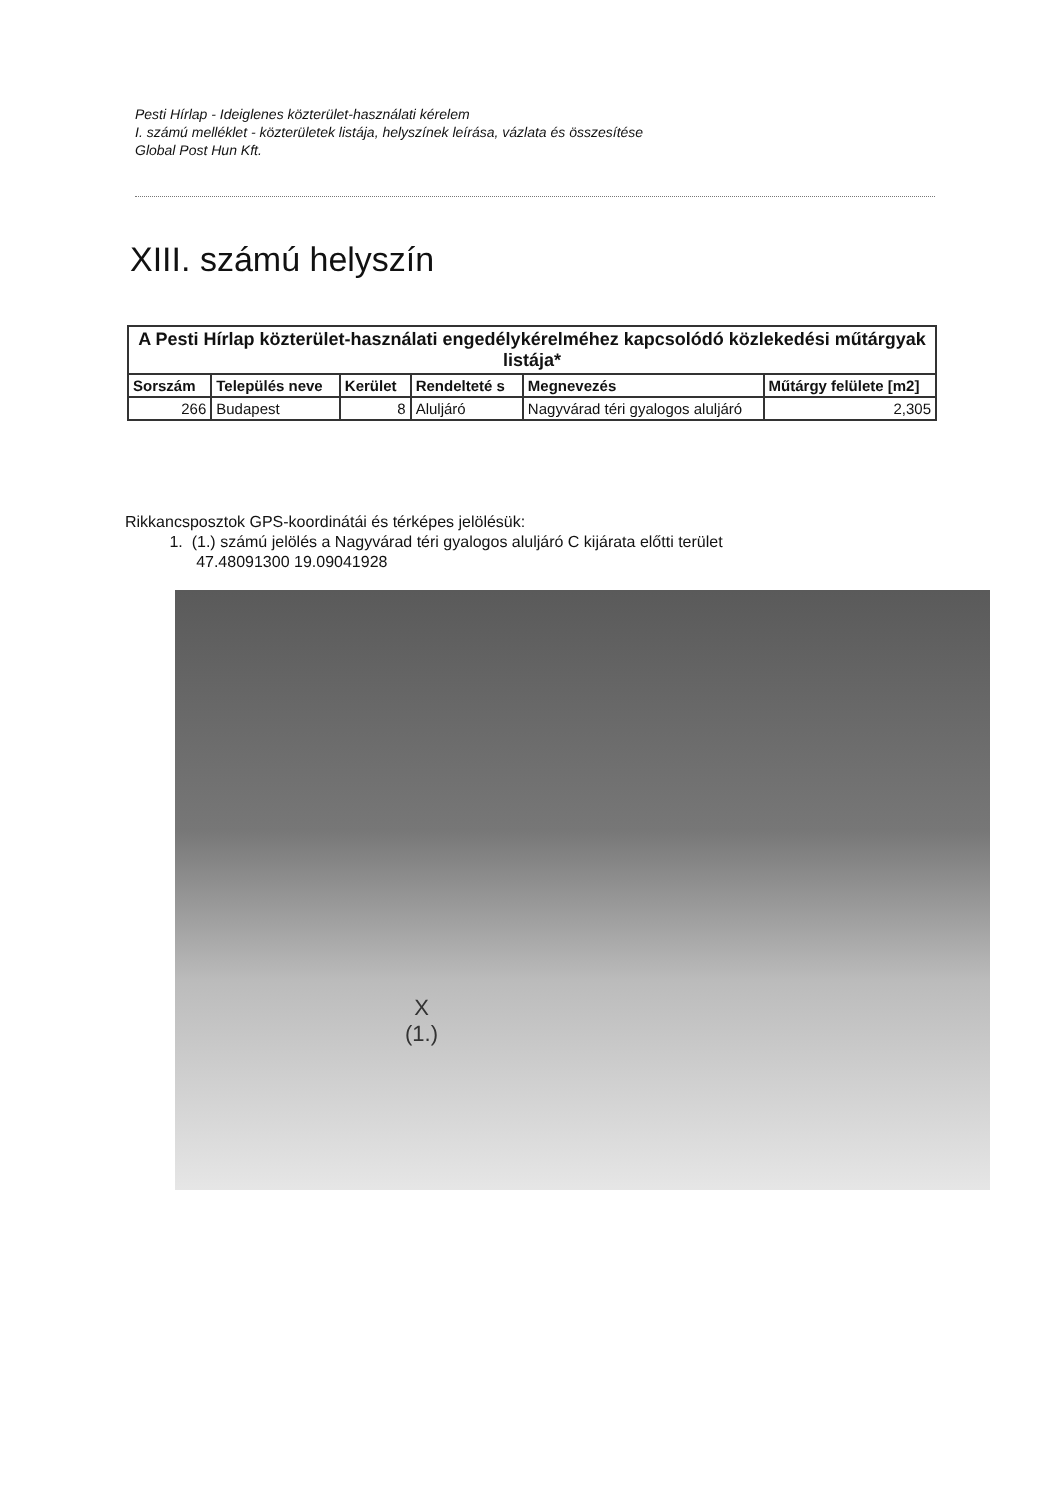Pesti Hírlap - Ideiglenes közterület-használati kérelem
I. számú melléklet - közterületek listája, helyszínek leírása, vázlata és összesítése
Global Post Hun Kft.
XIII. számú helyszín
| A Pesti Hírlap közterület-használati engedélykérelméhez kapcsolódó közlekedési műtárgyak listája* | | | | | |
| Sorszám | Település neve | Kerület | Rendelteté s | Megnevezés | Műtárgy felülete [m2] |
| 266 | Budapest | 8 | Aluljáró | Nagyvárad téri gyalogos aluljáró | 2,305 |
Rikkancsposztok GPS-koordinátái és térképes jelölésük:
1. (1.) számú jelölés a Nagyvárad téri gyalogos aluljáró C kijárata előtti terület
47.48091300 19.09041928
X
(1.)